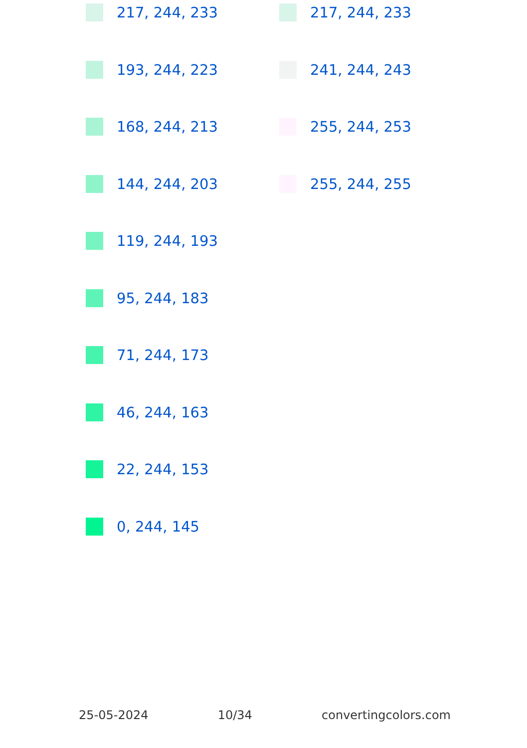217, 244, 233
193, 244, 223
168, 244, 213
144, 244, 203
119, 244, 193
95, 244, 183
71, 244, 173
46, 244, 163
22, 244, 153
0, 244, 145
217, 244, 233
241, 244, 243
255, 244, 253
255, 244, 255
25-05-2024 10/34 convertingcolors.com